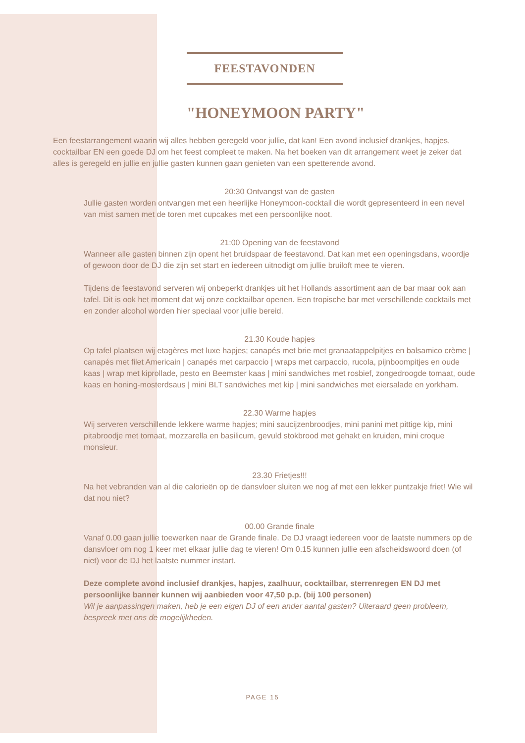FEESTAVONDEN
"HONEYMOON PARTY"
Een feestarrangement waarin wij alles hebben geregeld voor jullie, dat kan! Een avond inclusief drankjes, hapjes, cocktailbar EN een goede DJ om het feest compleet te maken. Na het boeken van dit arrangement weet je zeker dat alles is geregeld en jullie en jullie gasten kunnen gaan genieten van een spetterende avond.
20:30 Ontvangst van de gasten
Jullie gasten worden ontvangen met een heerlijke Honeymoon-cocktail die wordt gepresenteerd in een nevel van mist samen met de toren met cupcakes met een persoonlijke noot.
21:00 Opening van de feestavond
Wanneer alle gasten binnen zijn opent het bruidspaar de feestavond. Dat kan met een openingsdans, woordje of gewoon door de DJ die zijn set start en iedereen uitnodigt om jullie bruiloft mee te vieren.
Tijdens de feestavond serveren wij onbeperkt drankjes uit het Hollands assortiment aan de bar maar ook aan tafel. Dit is ook het moment dat wij onze cocktailbar openen. Een tropische bar met verschillende cocktails met en zonder alcohol worden hier speciaal voor jullie bereid.
21.30 Koude hapjes
Op tafel plaatsen wij etagères met luxe hapjes; canapés met brie met granaatappelpitjes en balsamico crème | canapés met filet Americain | canapés met carpaccio | wraps met carpaccio, rucola, pijnboompitjes en oude kaas | wrap met kiprollade, pesto en Beemster kaas | mini sandwiches met rosbief, zongedroogde tomaat, oude kaas en honing-mosterdsaus | mini BLT sandwiches met kip | mini sandwiches met eiersalade en yorkham.
22.30 Warme hapjes
Wij serveren verschillende lekkere warme hapjes; mini saucijzenbroodjes, mini panini met pittige kip, mini pitabroodje met tomaat, mozzarella en basilicum, gevuld stokbrood met gehakt en kruiden, mini croque monsieur.
23.30 Frietjes!!!
Na het vebranden van al die calorieën op de dansvloer sluiten we nog af met een lekker puntzakje friet! Wie wil dat nou niet?
00.00 Grande finale
Vanaf 0.00 gaan jullie toewerken naar de Grande finale. De DJ vraagt iedereen voor de laatste nummers op de dansvloer om nog 1 keer met elkaar jullie dag te vieren! Om 0.15 kunnen jullie een afscheidswoord doen (of niet) voor de DJ het laatste nummer instart.
Deze complete avond inclusief drankjes, hapjes, zaalhuur, cocktailbar, sterrenregen EN DJ met persoonlijke banner kunnen wij aanbieden voor 47,50 p.p. (bij 100 personen)
Wil je aanpassingen maken, heb je een eigen DJ of een ander aantal gasten? Uiteraard geen probleem, bespreek met ons de mogelijkheden.
PAGE 15